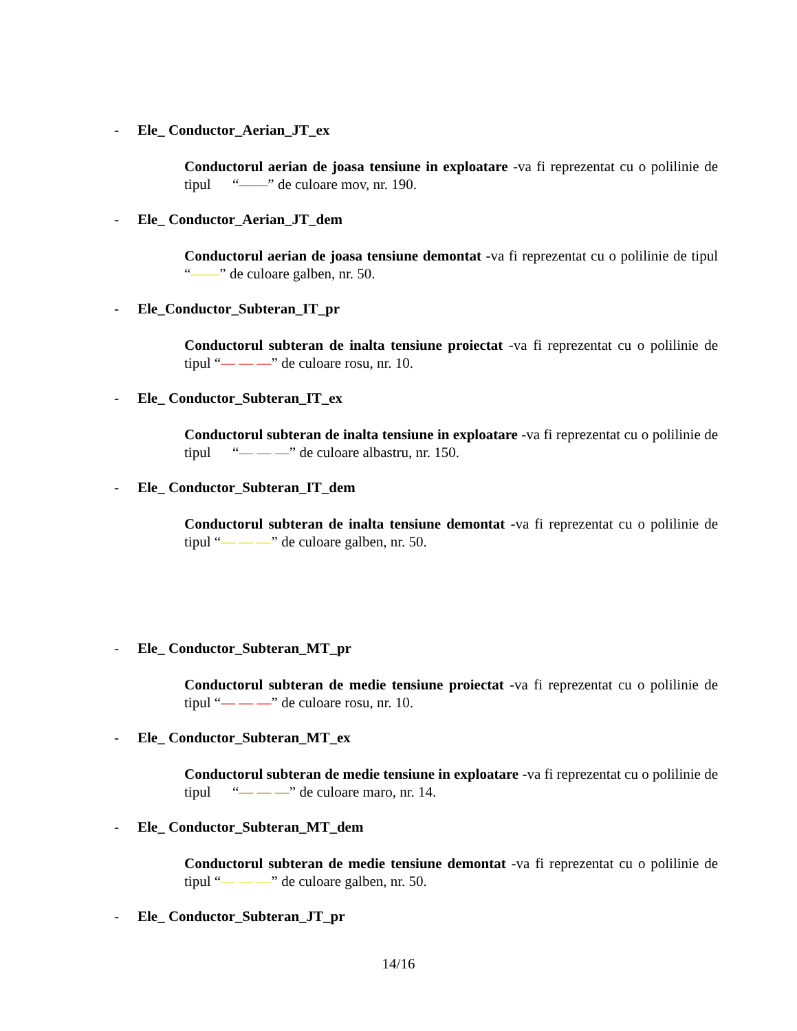- Ele_ Conductor_Aerian_JT_ex
Conductorul aerian de joasa tensiune in exploatare -va fi reprezentat cu o polilinie de tipul “——” de culoare mov, nr. 190.
- Ele_ Conductor_Aerian_JT_dem
Conductorul aerian de joasa tensiune demontat -va fi reprezentat cu o polilinie de tipul “——” de culoare galben, nr. 50.
- Ele_Conductor_Subteran_IT_pr
Conductorul subteran de inalta tensiune proiectat -va fi reprezentat cu o polilinie de tipul “— — —” de culoare rosu, nr. 10.
- Ele_ Conductor_Subteran_IT_ex
Conductorul subteran de inalta tensiune in exploatare -va fi reprezentat cu o polilinie de tipul “— — —” de culoare albastru, nr. 150.
- Ele_ Conductor_Subteran_IT_dem
Conductorul subteran de inalta tensiune demontat -va fi reprezentat cu o polilinie de tipul “— — —” de culoare galben, nr. 50.
- Ele_ Conductor_Subteran_MT_pr
Conductorul subteran de medie tensiune proiectat -va fi reprezentat cu o polilinie de tipul “— — —” de culoare rosu, nr. 10.
- Ele_ Conductor_Subteran_MT_ex
Conductorul subteran de medie tensiune in exploatare -va fi reprezentat cu o polilinie de tipul “— — —” de culoare maro, nr. 14.
- Ele_ Conductor_Subteran_MT_dem
Conductorul subteran de medie tensiune demontat -va fi reprezentat cu o polilinie de tipul “— — —” de culoare galben, nr. 50.
- Ele_ Conductor_Subteran_JT_pr
14/16